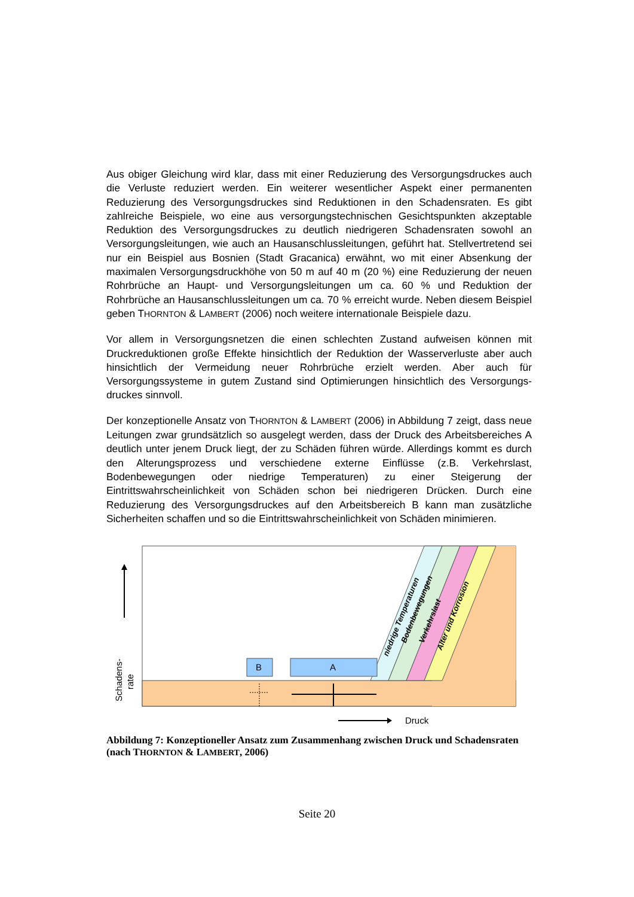Aus obiger Gleichung wird klar, dass mit einer Reduzierung des Versorgungsdruckes auch die Verluste reduziert werden. Ein weiterer wesentlicher Aspekt einer permanenten Reduzierung des Versorgungsdruckes sind Reduktionen in den Schadensraten. Es gibt zahlreiche Beispiele, wo eine aus versorgungstechnischen Gesichtspunkten akzeptable Reduktion des Versorgungsdruckes zu deutlich niedrigeren Schadensraten sowohl an Versorgungsleitungen, wie auch an Hausanschlussleitungen, geführt hat. Stellvertretend sei nur ein Beispiel aus Bosnien (Stadt Gracanica) erwähnt, wo mit einer Absenkung der maximalen Versorgungsdruckhöhe von 50 m auf 40 m (20 %) eine Reduzierung der neuen Rohrbrüche an Haupt- und Versorgungsleitungen um ca. 60 % und Reduktion der Rohrbrüche an Hausanschlussleitungen um ca. 70 % erreicht wurde. Neben diesem Beispiel geben THORNTON & LAMBERT (2006) noch weitere internationale Beispiele dazu.
Vor allem in Versorgungsnetzen die einen schlechten Zustand aufweisen können mit Druckreduktionen große Effekte hinsichtlich der Reduktion der Wasserverluste aber auch hinsichtlich der Vermeidung neuer Rohrbrüche erzielt werden. Aber auch für Versorgungssysteme in gutem Zustand sind Optimierungen hinsichtlich des Versorgungs-druckes sinnvoll.
Der konzeptionelle Ansatz von THORNTON & LAMBERT (2006) in Abbildung 7 zeigt, dass neue Leitungen zwar grundsätzlich so ausgelegt werden, dass der Druck des Arbeitsbereiches A deutlich unter jenem Druck liegt, der zu Schäden führen würde. Allerdings kommt es durch den Alterungsprozess und verschiedene externe Einflüsse (z.B. Verkehrslast, Bodenbewegungen oder niedrige Temperaturen) zu einer Steigerung der Eintrittswahrscheinlichkeit von Schäden schon bei niedrigeren Drücken. Durch eine Reduzierung des Versorgungsdruckes auf den Arbeitsbereich B kann man zusätzliche Sicherheiten schaffen und so die Eintrittswahrscheinlichkeit von Schäden minimieren.
niedrige Temperaturen
Bodenbewegungen
Verkehrslast
Alter und Korrosion
B
A
Schadens-
rate
Druck
Abbildung 7: Konzeptioneller Ansatz zum Zusammenhang zwischen Druck und Schadensraten (nach THORNTON & LAMBERT, 2006)
Seite 20